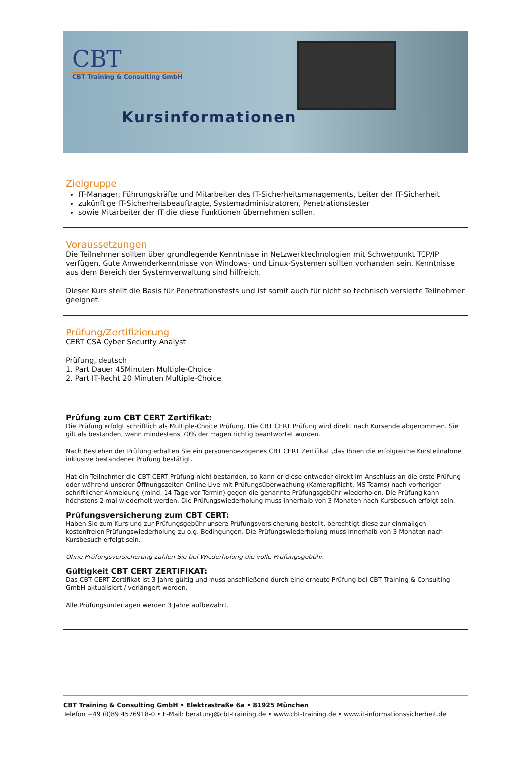CBT
CBT Training & Consulting GmbH
Kursinformationen
Zielgruppe
IT-Manager, Führungskräfte und Mitarbeiter des IT-Sicherheitsmanagements, Leiter der IT-Sicherheit
zukünftige IT-Sicherheitsbeauftragte, Systemadministratoren, Penetrationstester
sowie Mitarbeiter der IT die diese Funktionen übernehmen sollen.
Voraussetzungen
Die Teilnehmer sollten über grundlegende Kenntnisse in Netzwerktechnologien mit Schwerpunkt TCP/IP verfügen. Gute Anwenderkenntnisse von Windows- und Linux-Systemen sollten vorhanden sein. Kenntnisse aus dem Bereich der Systemverwaltung sind hilfreich.
Dieser Kurs stellt die Basis für Penetrationstests und ist somit auch für nicht so technisch versierte Teilnehmer geeignet.
Prüfung/Zertifizierung
CERT CSA Cyber Security Analyst
Prüfung, deutsch
1. Part Dauer 45Minuten Multiple-Choice
2. Part IT-Recht 20 Minuten Multiple-Choice
Prüfung zum CBT CERT Zertifikat:
Die Prüfung erfolgt schriftlich als Multiple-Choice Prüfung. Die CBT CERT Prüfung wird direkt nach Kursende abgenommen. Sie gilt als bestanden, wenn mindestens 70% der Fragen richtig beantwortet wurden.
Nach Bestehen der Prüfung erhalten Sie ein personenbezogenes CBT CERT Zertifikat ,das Ihnen die erfolgreiche Kursteilnahme inklusive bestandener Prüfung bestätigt.
Hat ein Teilnehmer die CBT CERT Prüfung nicht bestanden, so kann er diese entweder direkt im Anschluss an die erste Prüfung oder während unserer Öffnungszeiten Online Live mit Prüfungsüberwachung (Kamerapflicht, MS-Teams) nach vorheriger schriftlicher Anmeldung (mind. 14 Tage vor Termin) gegen die genannte Prüfungsgebühr wiederholen. Die Prüfung kann höchstens 2-mal wiederholt werden. Die Prüfungswiederholung muss innerhalb von 3 Monaten nach Kursbesuch erfolgt sein.
Prüfungsversicherung zum CBT CERT:
Haben Sie zum Kurs und zur Prüfungsgebühr unsere Prüfungsversicherung bestellt, berechtigt diese zur einmaligen kostenfreien Prüfungswiederholung zu o.g. Bedingungen. Die Prüfungswiederholung muss innerhalb von 3 Monaten nach Kursbesuch erfolgt sein.
Ohne Prüfungsversicherung zahlen Sie bei Wiederholung die volle Prüfungsgebühr.
Gültigkeit CBT CERT ZERTIFIKAT:
Das CBT CERT Zertifikat ist 3 Jahre gültig und muss anschließend durch eine erneute Prüfung bei CBT Training & Consulting GmbH aktualisiert / verlängert werden.
Alle Prüfungsunterlagen werden 3 Jahre aufbewahrt.
CBT Training & Consulting GmbH • Elektrastraße 6a • 81925 München
Telefon +49 (0)89 4576918-0 • E-Mail: beratung@cbt-training.de • www.cbt-training.de • www.it-informationssicherheit.de